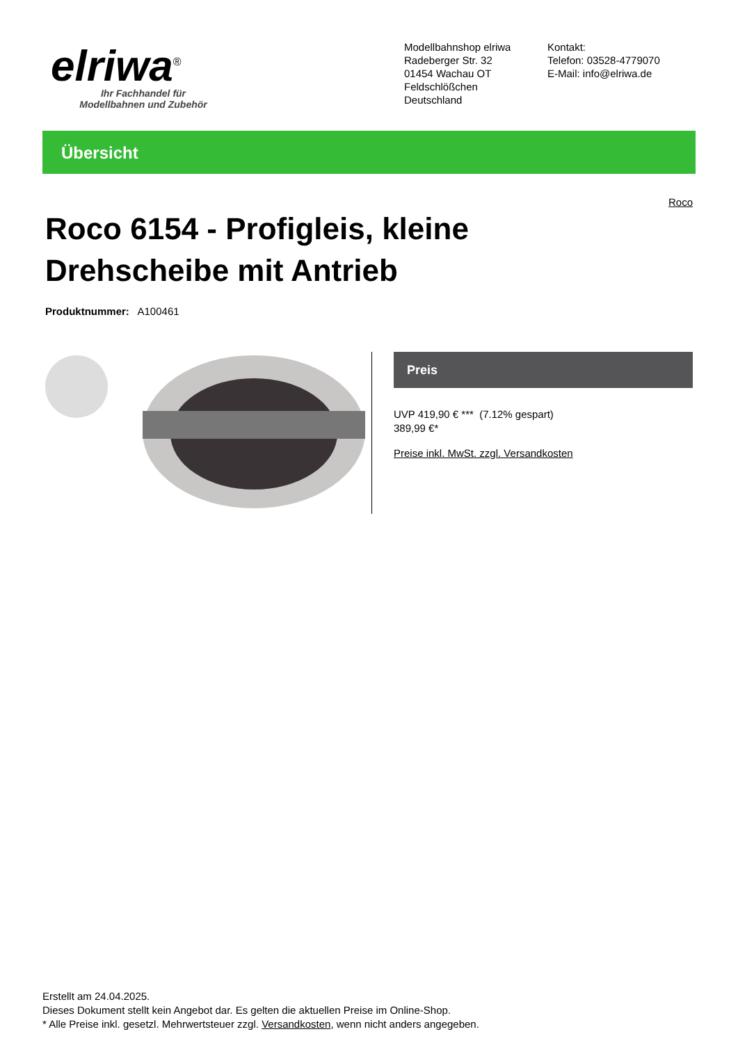elriwa<sup>®</sup>
Ihr Fachhandel für
Modellbahnen und Zubehör
Modellbahnshop elriwa
Radeberger Str. 32
01454 Wachau OT Feldschlößchen
Deutschland
Kontakt:
Telefon: 03528-4779070
E-Mail: info@elriwa.de
Übersicht
Roco
Roco 6154 - Profigleis, kleine Drehscheibe mit Antrieb
Produktnummer: A100461
Preis
UVP 419,90 € *** (7.12% gespart)
389,99 €*
Preise inkl. MwSt. zzgl. Versandkosten
Erstellt am 24.04.2025.
Dieses Dokument stellt kein Angebot dar. Es gelten die aktuellen Preise im Online-Shop.
* Alle Preise inkl. gesetzl. Mehrwertsteuer zzgl. Versandkosten, wenn nicht anders angegeben.